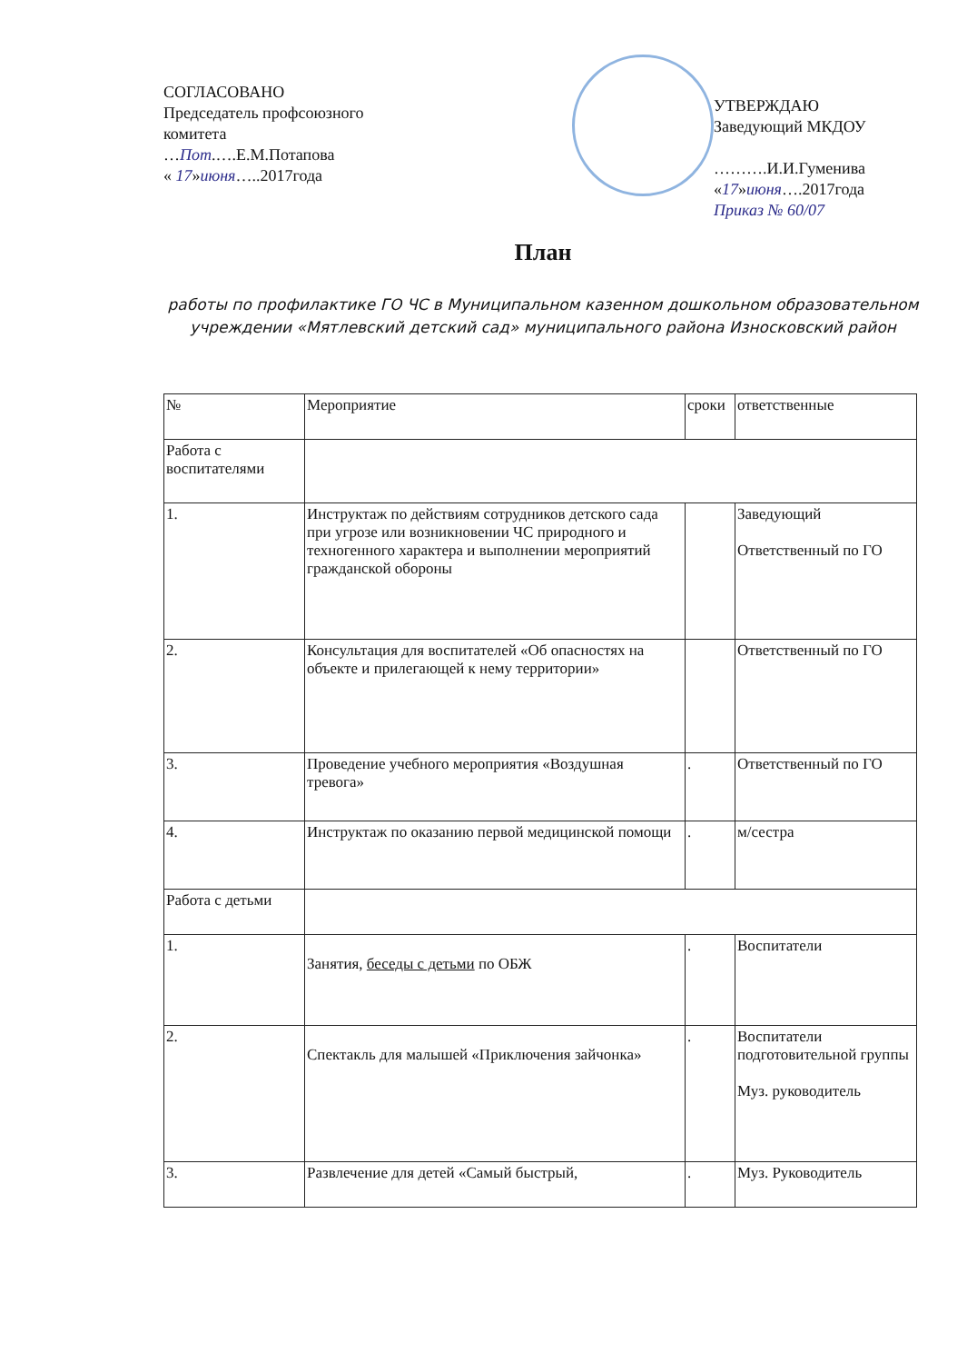СОГЛАСОВАНО
Председатель профсоюзного комитета
…Пот.….Е.М.Потапова
« 17»июня…..2017года
УТВЕРЖДАЮ
Заведующий МКДОУ
……….И.И.Гуменива
«17»июня….2017года
Приказ № 60/07
План
работы по профилактике ГО ЧС в Муниципальном казенном дошкольном образовательном учреждении «Мятлевский детский сад» муниципального района Износковский район
| № | Мероприятие | сроки | ответственные |
| Работа с воспитателями | | | |
| 1. | Инструктаж по действиям сотрудников детского сада при угрозе или возникновении ЧС природного и техногенного характера и выполнении мероприятий гражданской обороны | | Заведующий Ответственный по ГО |
| 2. | Консультация для воспитателей «Об опасностях на объекте и прилегающей к нему территории» | | Ответственный по ГО |
| 3. | Проведение учебного мероприятия «Воздушная тревога» | . | Ответственный по ГО |
| 4. | Инструктаж по оказанию первой медицинской помощи | . | м/сестра |
| Работа с детьми | | | |
| 1. | Занятия, беседы с детьми по ОБЖ | . | Воспитатели |
| 2. | Спектакль для малышей «Приключения зайчонка» | . | Воспитатели подготовительной группы Муз. руководитель |
| 3. | Развлечение для детей «Самый быстрый, | . | Муз. Руководитель |